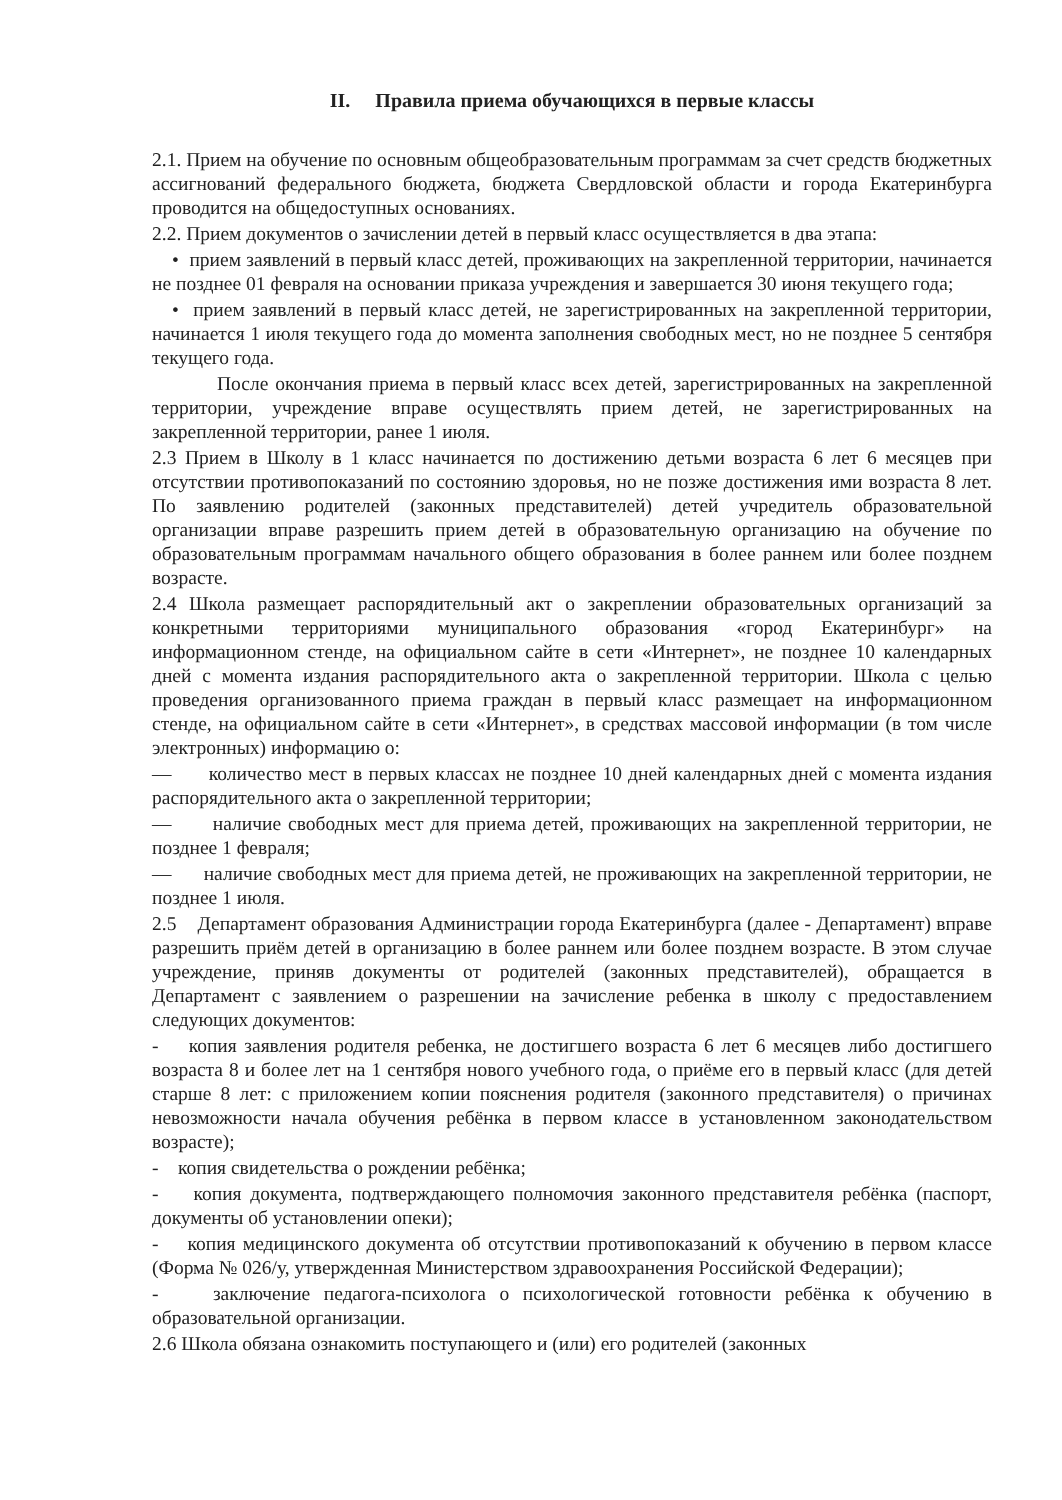II. Правила приема обучающихся в первые классы
2.1. Прием на обучение по основным общеобразовательным программам за счет средств бюджетных ассигнований федерального бюджета, бюджета Свердловской области и города Екатеринбурга проводится на общедоступных основаниях.
2.2. Прием документов о зачислении детей в первый класс осуществляется в два этапа:
• прием заявлений в первый класс детей, проживающих на закрепленной территории, начинается не позднее 01 февраля на основании приказа учреждения и завершается 30 июня текущего года;
• прием заявлений в первый класс детей, не зарегистрированных на закрепленной территории, начинается 1 июля текущего года до момента заполнения свободных мест, но не позднее 5 сентября текущего года.
После окончания приема в первый класс всех детей, зарегистрированных на закрепленной территории, учреждение вправе осуществлять прием детей, не зарегистрированных на закрепленной территории, ранее 1 июля.
2.3 Прием в Школу в 1 класс начинается по достижению детьми возраста 6 лет 6 месяцев при отсутствии противопоказаний по состоянию здоровья, но не позже достижения ими возраста 8 лет. По заявлению родителей (законных представителей) детей учредитель образовательной организации вправе разрешить прием детей в образовательную организацию на обучение по образовательным программам начального общего образования в более раннем или более позднем возрасте.
2.4 Школа размещает распорядительный акт о закреплении образовательных организаций за конкретными территориями муниципального образования «город Екатеринбург» на информационном стенде, на официальном сайте в сети «Интернет», не позднее 10 календарных дней с момента издания распорядительного акта о закрепленной территории. Школа с целью проведения организованного приема граждан в первый класс размещает на информационном стенде, на официальном сайте в сети «Интернет», в средствах массовой информации (в том числе электронных) информацию о:
— количество мест в первых классах не позднее 10 дней календарных дней с момента издания распорядительного акта о закрепленной территории;
— наличие свободных мест для приема детей, проживающих на закрепленной территории, не позднее 1 февраля;
— наличие свободных мест для приема детей, не проживающих на закрепленной территории, не позднее 1 июля.
2.5 Департамент образования Администрации города Екатеринбурга (далее - Департамент) вправе разрешить приём детей в организацию в более раннем или более позднем возрасте. В этом случае учреждение, приняв документы от родителей (законных представителей), обращается в Департамент с заявлением о разрешении на зачисление ребенка в школу с предоставлением следующих документов:
- копия заявления родителя ребенка, не достигшего возраста 6 лет 6 месяцев либо достигшего возраста 8 и более лет на 1 сентября нового учебного года, о приёме его в первый класс (для детей старше 8 лет: с приложением копии пояснения родителя (законного представителя) о причинах невозможности начала обучения ребёнка в первом классе в установленном законодательством возрасте);
- копия свидетельства о рождении ребёнка;
- копия документа, подтверждающего полномочия законного представителя ребёнка (паспорт, документы об установлении опеки);
- копия медицинского документа об отсутствии противопоказаний к обучению в первом классе (Форма № 026/у, утвержденная Министерством здравоохранения Российской Федерации);
- заключение педагога-психолога о психологической готовности ребёнка к обучению в образовательной организации.
2.6 Школа обязана ознакомить поступающего и (или) его родителей (законных